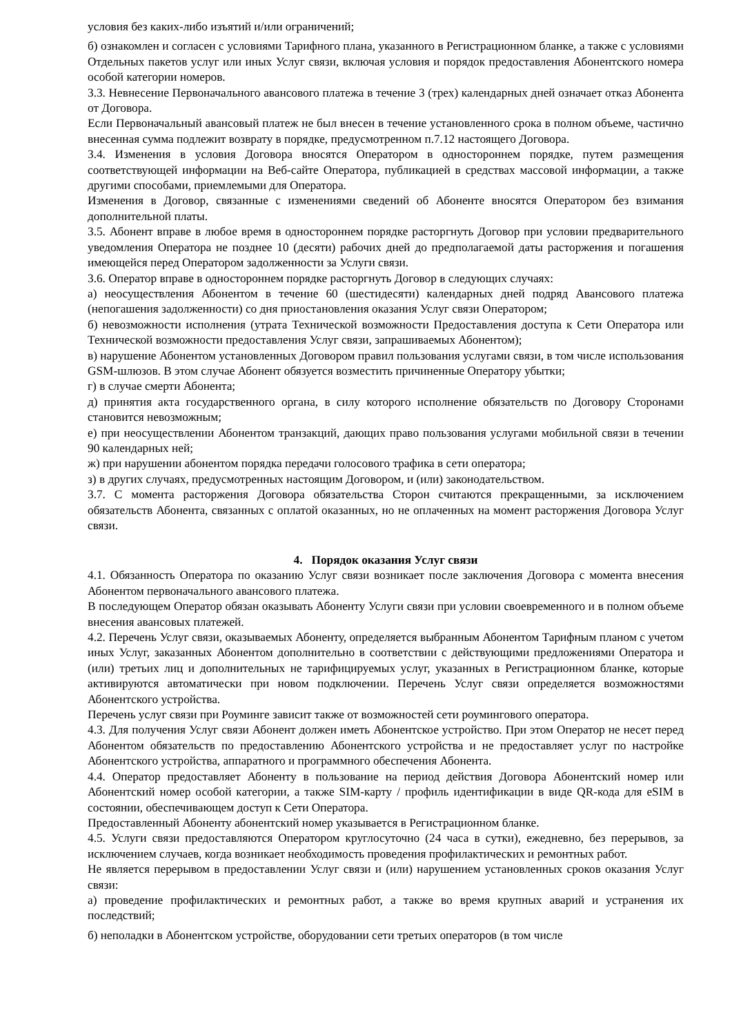условия без каких-либо изъятий и/или ограничений;
б) ознакомлен и согласен с условиями Тарифного плана, указанного в Регистрационном бланке, а также с условиями Отдельных пакетов услуг или иных Услуг связи, включая условия и порядок предоставления Абонентского номера особой категории номеров.
3.3. Невнесение Первоначального авансового платежа в течение 3 (трех) календарных дней означает отказ Абонента от Договора.
Если Первоначальный авансовый платеж не был внесен в течение установленного срока в полном объеме, частично внесенная сумма подлежит возврату в порядке, предусмотренном п.7.12 настоящего Договора.
3.4. Изменения в условия Договора вносятся Оператором в одностороннем порядке, путем размещения соответствующей информации на Веб-сайте Оператора, публикацией в средствах массовой информации, а также другими способами, приемлемыми для Оператора.
Изменения в Договор, связанные с изменениями сведений об Абоненте вносятся Оператором без взимания дополнительной платы.
3.5. Абонент вправе в любое время в одностороннем порядке расторгнуть Договор при условии предварительного уведомления Оператора не позднее 10 (десяти) рабочих дней до предполагаемой даты расторжения и погашения имеющейся перед Оператором задолженности за Услуги связи.
3.6. Оператор вправе в одностороннем порядке расторгнуть Договор в следующих случаях:
а) неосуществления Абонентом в течение 60 (шестидесяти) календарных дней подряд Авансового платежа (непогашения задолженности) со дня приостановления оказания Услуг связи Оператором;
б) невозможности исполнения (утрата Технической возможности Предоставления доступа к Сети Оператора или Технической возможности предоставления Услуг связи, запрашиваемых Абонентом);
в) нарушение Абонентом установленных Договором правил пользования услугами связи, в том числе использования GSM-шлюзов. В этом случае Абонент обязуется возместить причиненные Оператору убытки;
г) в случае смерти Абонента;
д) принятия акта государственного органа, в силу которого исполнение обязательств по Договору Сторонами становится невозможным;
е) при неосуществлении Абонентом транзакций, дающих право пользования услугами мобильной связи в течении 90 календарных ней;
ж) при нарушении абонентом порядка передачи голосового трафика в сети оператора;
з) в других случаях, предусмотренных настоящим Договором, и (или) законодательством.
3.7. С момента расторжения Договора обязательства Сторон считаются прекращенными, за исключением обязательств Абонента, связанных с оплатой оказанных, но не оплаченных на момент расторжения Договора Услуг связи.
4. Порядок оказания Услуг связи
4.1. Обязанность Оператора по оказанию Услуг связи возникает после заключения Договора с момента внесения Абонентом первоначального авансового платежа.
В последующем Оператор обязан оказывать Абоненту Услуги связи при условии своевременного и в полном объеме внесения авансовых платежей.
4.2. Перечень Услуг связи, оказываемых Абоненту, определяется выбранным Абонентом Тарифным планом с учетом иных Услуг, заказанных Абонентом дополнительно в соответствии с действующими предложениями Оператора и (или) третьих лиц и дополнительных не тарифицируемых услуг, указанных в Регистрационном бланке, которые активируются автоматически при новом подключении. Перечень Услуг связи определяется возможностями Абонентского устройства.
Перечень услуг связи при Роуминге зависит также от возможностей сети роумингового оператора.
4.3. Для получения Услуг связи Абонент должен иметь Абонентское устройство. При этом Оператор не несет перед Абонентом обязательств по предоставлению Абонентского устройства и не предоставляет услуг по настройке Абонентского устройства, аппаратного и программного обеспечения Абонента.
4.4. Оператор предоставляет Абоненту в пользование на период действия Договора Абонентский номер или Абонентский номер особой категории, а также SIM-карту / профиль идентификации в виде QR-кода для eSIM в состоянии, обеспечивающем доступ к Сети Оператора.
Предоставленный Абоненту абонентский номер указывается в Регистрационном бланке.
4.5. Услуги связи предоставляются Оператором круглосуточно (24 часа в сутки), ежедневно, без перерывов, за исключением случаев, когда возникает необходимость проведения профилактических и ремонтных работ.
Не является перерывом в предоставлении Услуг связи и (или) нарушением установленных сроков оказания Услуг связи:
а) проведение профилактических и ремонтных работ, а также во время крупных аварий и устранения их последствий;
б) неполадки в Абонентском устройстве, оборудовании сети третьих операторов (в том числе